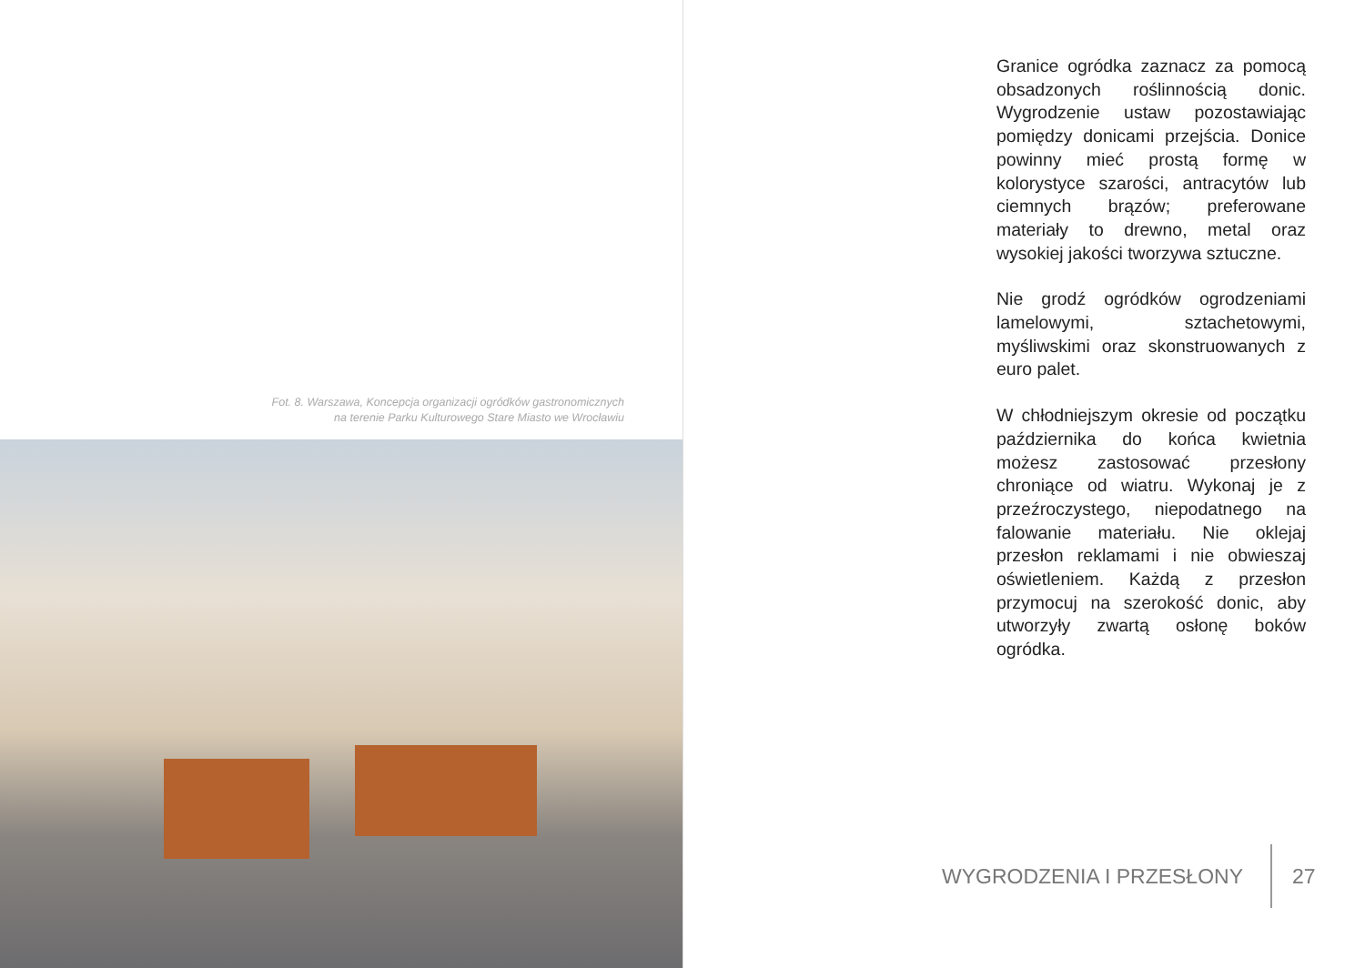Fot. 8. Warszawa, Koncepcja organizacji ogródków gastronomicznych
na terenie Parku Kulturowego Stare Miasto we Wrocławiu
Granice ogródka zaznacz za pomocą obsadzonych roślinnością donic. Wygrodzenie ustaw pozostawiając pomiędzy donicami przejścia. Donice powinny mieć prostą formę w kolorystyce szarości, antracytów lub ciemnych brązów; preferowane materiały to drewno, metal oraz wysokiej jakości tworzywa sztuczne.
Nie grodź ogródków ogrodzeniami lamelowymi, sztachetowymi, myśliwskimi oraz skonstruowanych z euro palet.
W chłodniejszym okresie od początku października do końca kwietnia możesz zastosować przesłony chroniące od wiatru. Wykonaj je z przeźroczystego, niepodatnego na falowanie materiału. Nie oklejaj przesłon reklamami i nie obwieszaj oświetleniem. Każdą z przesłon przymocuj na szerokość donic, aby utworzyły zwartą osłonę boków ogródka.
WYGRODZENIA I PRZESŁONY 27